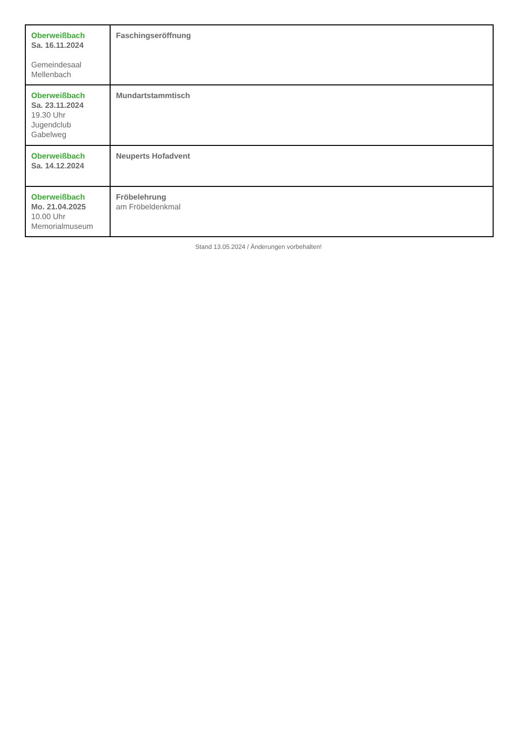| Oberweißbach Sa. 16.11.2024 Gemeindesaal Mellenbach | Faschingseröffnung |
| Oberweißbach Sa. 23.11.2024 19.30 Uhr Jugendclub Gabelweg | Mundartstammtisch |
| Oberweißbach Sa. 14.12.2024 | Neuperts Hofadvent |
| Oberweißbach Mo. 21.04.2025 10.00 Uhr Memorialmuseum | Fröbelehrung am Fröbeldenkmal |
Stand 13.05.2024 / Änderungen vorbehalten!